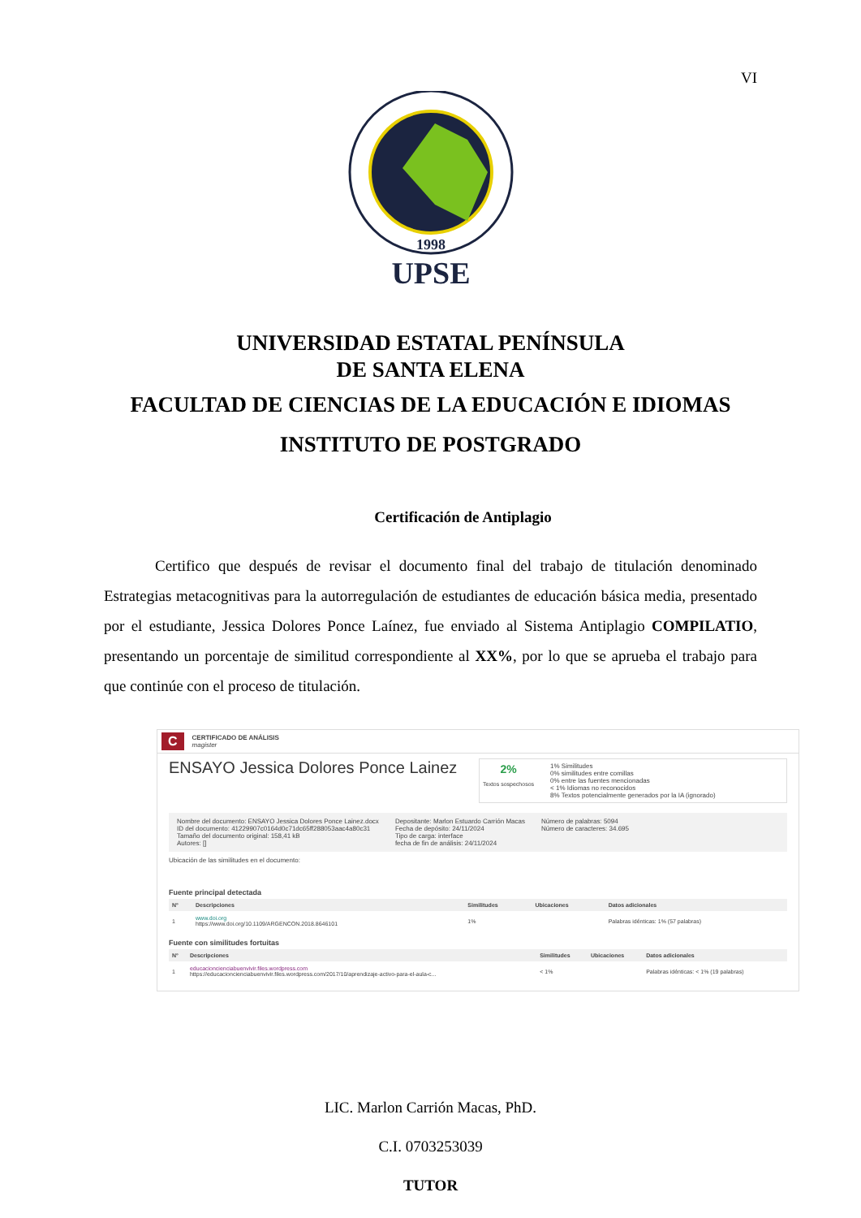VI
1998
UPSE
UNIVERSIDAD ESTATAL PENÍNSULA
DE SANTA ELENA
FACULTAD DE CIENCIAS DE LA EDUCACIÓN E IDIOMAS
INSTITUTO DE POSTGRADO
Certificación de Antiplagio
Certifico que después de revisar el documento final del trabajo de titulación denominado Estrategias metacognitivas para la autorregulación de estudiantes de educación básica media, presentado por el estudiante, Jessica Dolores Ponce Laínez, fue enviado al Sistema Antiplagio COMPILATIO, presentando un porcentaje de similitud correspondiente al XX%, por lo que se aprueba el trabajo para que continúe con el proceso de titulación.
C CERTIFICADO DE ANÁLISIS
magister
ENSAYO Jessica Dolores Ponce Lainez
2%
Textos sospechosos
1% Similitudes
0% similitudes entre comillas
0% entre las fuentes mencionadas
< 1% Idiomas no reconocidos
8% Textos potencialmente generados por la IA (ignorado)
Nombre del documento: ENSAYO Jessica Dolores Ponce Lainez.docx
ID del documento: 41229907c0164d0c71dc65ff288053aac4a80c31
Tamaño del documento original: 158,41 kB
Autores: []
Depositante: Marlon Estuardo Carrión Macas
Fecha de depósito: 24/11/2024
Tipo de carga: interface
fecha de fin de análisis: 24/11/2024
Número de palabras: 5094
Número de caracteres: 34.695
Ubicación de las similitudes en el documento:
Fuente principal detectada
| N° | Descripciones | Similitudes | Ubicaciones | Datos adicionales |
| --- | --- | --- | --- | --- |
| 1 | www.doi.org https://www.doi.org/10.1109/ARGENCON.2018.8646101 | 1% | | Palabras idénticas: 1% (57 palabras) |
Fuente con similitudes fortuitas
| N° | Descripciones | Similitudes | Ubicaciones | Datos adicionales |
| --- | --- | --- | --- | --- |
| 1 | educacioncienciabuenvivir.files.wordpress.com https://educacioncienciabuenvivir.files.wordpress.com/2017/10/aprendizaje-activo-para-el-aula-c... | < 1% | | Palabras idénticas: < 1% (19 palabras) |
LIC. Marlon Carrión Macas, PhD.
C.I. 0703253039
TUTOR